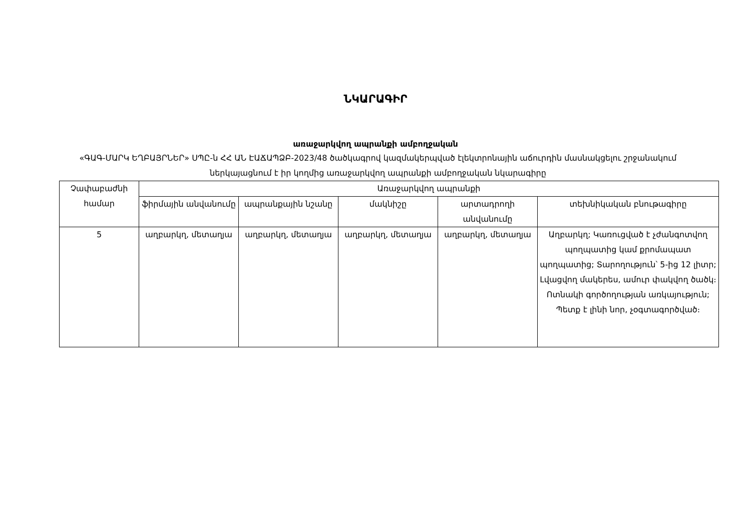ՆԿԱՐԱԳԻՐ
առաջարկվող ապրանքի ամբողջական
«ԳԱԳ-ՄԱՐԿ ԵՂԲԱՅՐՆԵՐ» ՍՊԸ-ն ՀՀ ԱՆ ԷԱՃԱՊՁԲ-2023/48 ծածկագրով կազմակերպված էլեկտրոնային աճուրդին մասնակցելու շրջանակում ներկայացնում է իր կողմից առաջարկվող ապրանքի ամբողջական նկարագիրը
| Չափաբաժնի համար | Առաջարկվող ապրանքի | | | | |
| --- | --- | --- | --- | --- | --- |
| | ֆիրմային անվանումը | ապրանքային նշանը | մակնիշը | արտադրողի անվանումը | տեխնիկական բնութագիրը |
| 5 | աղբարկղ, մետաղյա | աղբարկղ, մետաղյա | աղբարկղ, մետաղյա | աղբարկղ, մետաղյա | Աղբարկղ; Կառուցված է չժանգոտվող պողպատից կամ քրոմապատ պողպատից; Տարողություն՝ 5-ից 12 լիտր; Լվացվող մակերես, ամուր փակվող ծածկ։ Ոտնակի գործողության առկայություն; Պետք է լինի նոր, չօգտագործված։ |